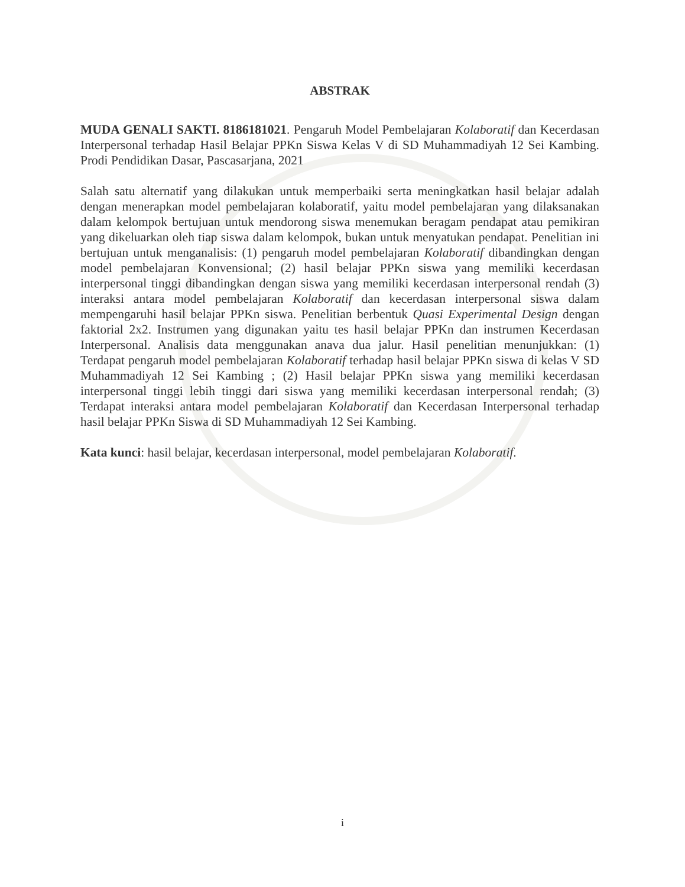ABSTRAK
MUDA GENALI SAKTI. 8186181021. Pengaruh Model Pembelajaran Kolaboratif dan Kecerdasan Interpersonal terhadap Hasil Belajar PPKn Siswa Kelas V di SD Muhammadiyah 12 Sei Kambing. Prodi Pendidikan Dasar, Pascasarjana, 2021
Salah satu alternatif yang dilakukan untuk memperbaiki serta meningkatkan hasil belajar adalah dengan menerapkan model pembelajaran kolaboratif, yaitu model pembelajaran yang dilaksanakan dalam kelompok bertujuan untuk mendorong siswa menemukan beragam pendapat atau pemikiran yang dikeluarkan oleh tiap siswa dalam kelompok, bukan untuk menyatukan pendapat. Penelitian ini bertujuan untuk menganalisis: (1) pengaruh model pembelajaran Kolaboratif dibandingkan dengan model pembelajaran Konvensional; (2) hasil belajar PPKn siswa yang memiliki kecerdasan interpersonal tinggi dibandingkan dengan siswa yang memiliki kecerdasan interpersonal rendah (3) interaksi antara model pembelajaran Kolaboratif dan kecerdasan interpersonal siswa dalam mempengaruhi hasil belajar PPKn siswa. Penelitian berbentuk Quasi Experimental Design dengan faktorial 2x2. Instrumen yang digunakan yaitu tes hasil belajar PPKn dan instrumen Kecerdasan Interpersonal. Analisis data menggunakan anava dua jalur. Hasil penelitian menunjukkan: (1) Terdapat pengaruh model pembelajaran Kolaboratif terhadap hasil belajar PPKn siswa di kelas V SD Muhammadiyah 12 Sei Kambing ; (2) Hasil belajar PPKn siswa yang memiliki kecerdasan interpersonal tinggi lebih tinggi dari siswa yang memiliki kecerdasan interpersonal rendah; (3) Terdapat interaksi antara model pembelajaran Kolaboratif dan Kecerdasan Interpersonal terhadap hasil belajar PPKn Siswa di SD Muhammadiyah 12 Sei Kambing.
Kata kunci: hasil belajar, kecerdasan interpersonal, model pembelajaran Kolaboratif.
i